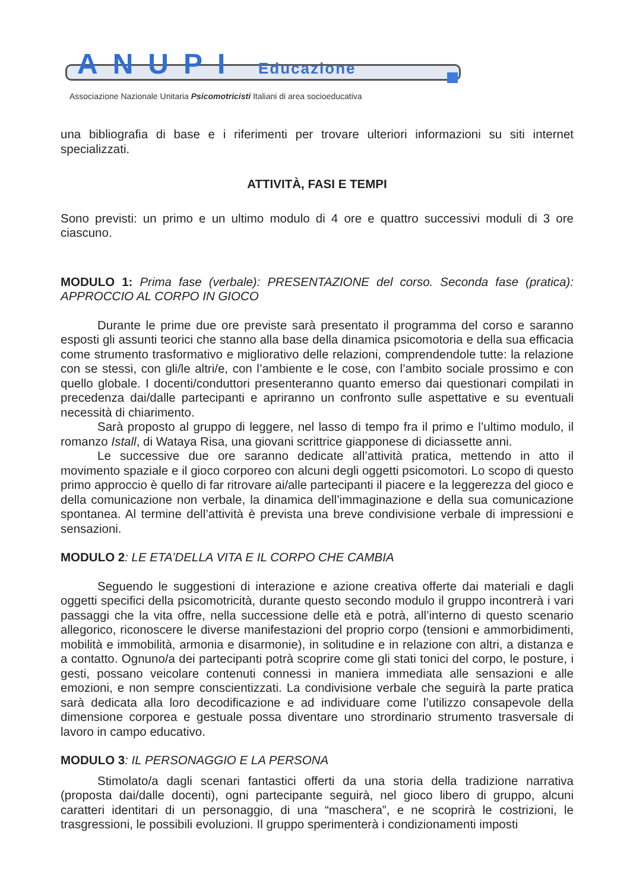ANUPI Educazione
Associazione Nazionale Unitaria Psicomotricisti Italiani di area socioeducativa
una bibliografia di base e i riferimenti per trovare ulteriori informazioni su siti internet specializzati.
ATTIVITÀ, FASI E TEMPI
Sono previsti: un primo e un ultimo modulo di 4 ore e quattro successivi moduli di 3 ore ciascuno.
MODULO 1: Prima fase (verbale): PRESENTAZIONE del corso. Seconda fase (pratica): APPROCCIO AL CORPO IN GIOCO
Durante le prime due ore previste sarà presentato il programma del corso e saranno esposti gli assunti teorici che stanno alla base della dinamica psicomotoria e della sua efficacia come strumento trasformativo e migliorativo delle relazioni, comprendendole tutte: la relazione con se stessi, con gli/le altri/e, con l’ambiente e le cose, con l’ambito sociale prossimo e con quello globale. I docenti/conduttori presenteranno quanto emerso dai questionari compilati in precedenza dai/dalle partecipanti e apriranno un confronto sulle aspettative e su eventuali necessità di chiarimento.
Sarà proposto al gruppo di leggere, nel lasso di tempo fra il primo e l’ultimo modulo, il romanzo Istall, di Wataya Risa, una giovani scrittrice giapponese di diciassette anni.
Le successive due ore saranno dedicate all’attività pratica, mettendo in atto il movimento spaziale e il gioco corporeo con alcuni degli oggetti psicomotori. Lo scopo di questo primo approccio è quello di far ritrovare ai/alle partecipanti il piacere e la leggerezza del gioco e della comunicazione non verbale, la dinamica dell’immaginazione e della sua comunicazione spontanea. Al termine dell’attività è prevista una breve condivisione verbale di impressioni e sensazioni.
MODULO 2: LE ETA’DELLA VITA E IL CORPO CHE CAMBIA
Seguendo le suggestioni di interazione e azione creativa offerte dai materiali e dagli oggetti specifici della psicomotricità, durante questo secondo modulo il gruppo incontrerà i vari passaggi che la vita offre, nella successione delle età e potrà, all’interno di questo scenario allegorico, riconoscere le diverse manifestazioni del proprio corpo (tensioni e ammorbidimenti, mobilità e immobilità, armonia e disarmonie), in solitudine e in relazione con altri, a distanza e a contatto. Ognuno/a dei partecipanti potrà scoprire come gli stati tonici del corpo, le posture, i gesti, possano veicolare contenuti connessi in maniera immediata alle sensazioni e alle emozioni, e non sempre conscientizzati. La condivisione verbale che seguirà la parte pratica sarà dedicata alla loro decodificazione e ad individuare come l’utilizzo consapevole della dimensione corporea e gestuale possa diventare uno strordinario strumento trasversale di lavoro in campo educativo.
MODULO 3: IL PERSONAGGIO E LA PERSONA
Stimolato/a dagli scenari fantastici offerti da una storia della tradizione narrativa (proposta dai/dalle docenti), ogni partecipante seguirà, nel gioco libero di gruppo, alcuni caratteri identitari di un personaggio, di una “maschera”, e ne scoprirà le costrizioni, le trasgressioni, le possibili evoluzioni. Il gruppo sperimenterà i condizionamenti imposti